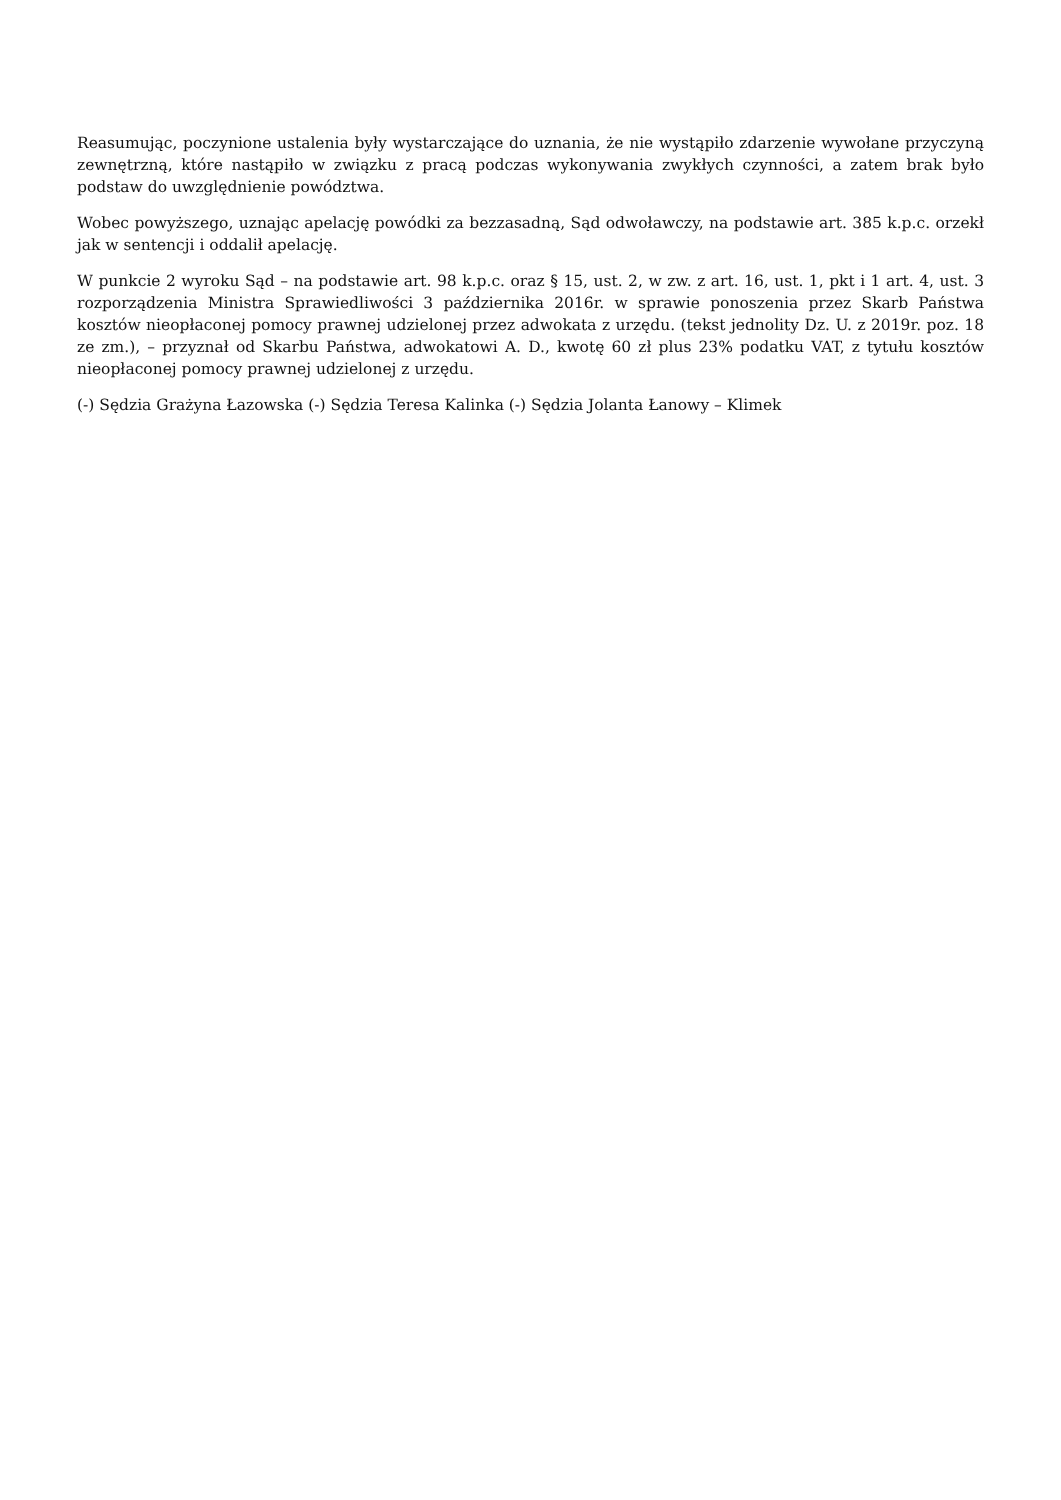Reasumując, poczynione ustalenia były wystarczające do uznania, że nie wystąpiło zdarzenie wywołane przyczyną zewnętrzną, które nastąpiło w związku z pracą podczas wykonywania zwykłych czynności, a zatem brak było podstaw do uwzględnienie powództwa.
Wobec powyższego, uznając apelację powódki za bezzasadną, Sąd odwoławczy, na podstawie art. 385 k.p.c. orzekł jak w sentencji i oddalił apelację.
W punkcie 2 wyroku Sąd – na podstawie art. 98 k.p.c. oraz § 15, ust. 2, w zw. z art. 16, ust. 1, pkt i 1 art. 4, ust. 3 rozporządzenia Ministra Sprawiedliwości 3 października 2016r. w sprawie ponoszenia przez Skarb Państwa kosztów nieopłaconej pomocy prawnej udzielonej przez adwokata z urzędu. (tekst jednolity Dz. U. z 2019r. poz. 18 ze zm.), – przyznał od Skarbu Państwa, adwokatowi A. D., kwotę 60 zł plus 23% podatku VAT, z tytułu kosztów nieopłaconej pomocy prawnej udzielonej z urzędu.
(-) Sędzia Grażyna Łazowska (-) Sędzia Teresa Kalinka (-) Sędzia Jolanta Łanowy – Klimek